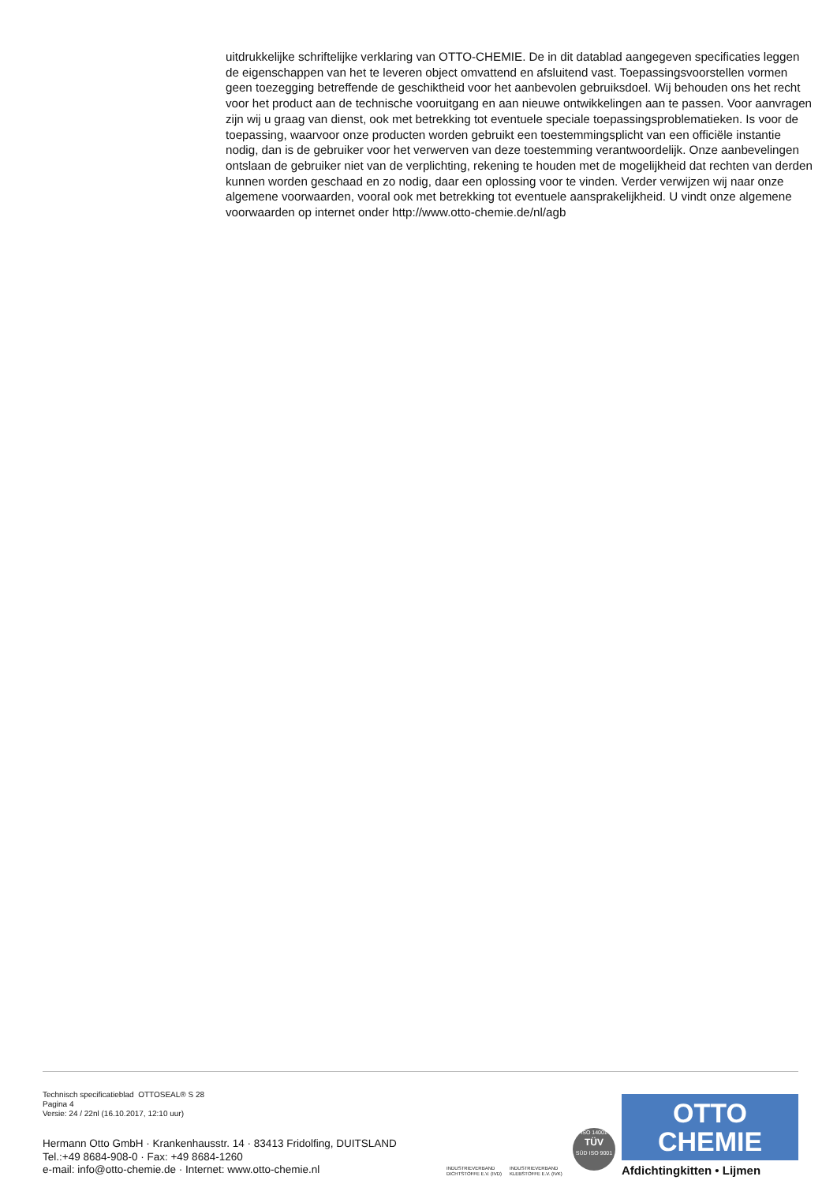uitdrukkelijke schriftelijke verklaring van OTTO-CHEMIE. De in dit datablad aangegeven specificaties leggen de eigenschappen van het te leveren object omvattend en afsluitend vast. Toepassingsvoorstellen vormen geen toezegging betreffende de geschiktheid voor het aanbevolen gebruiksdoel. Wij behouden ons het recht voor het product aan de technische vooruitgang en aan nieuwe ontwikkelingen aan te passen. Voor aanvragen zijn wij u graag van dienst, ook met betrekking tot eventuele speciale toepassingsproblematieken. Is voor de toepassing, waarvoor onze producten worden gebruikt een toestemmingsplicht van een officiële instantie nodig, dan is de gebruiker voor het verwerven van deze toestemming verantwoordelijk. Onze aanbevelingen ontslaan de gebruiker niet van de verplichting, rekening te houden met de mogelijkheid dat rechten van derden kunnen worden geschaad en zo nodig, daar een oplossing voor te vinden. Verder verwijzen wij naar onze algemene voorwaarden, vooral ook met betrekking tot eventuele aansprakelijkheid. U vindt onze algemene voorwaarden op internet onder http://www.otto-chemie.de/nl/agb
Technisch specificatieblad OTTOSEAL® S 28
Pagina 4
Versie: 24 / 22nl (16.10.2017, 12:10 uur)
Hermann Otto GmbH · Krankenhausstr. 14 · 83413 Fridolfing, DUITSLAND
Tel.:+49 8684-908-0 · Fax: +49 8684-1260
e-mail: info@otto-chemie.de · Internet: www.otto-chemie.nl
INDUSTRIEVERBAND DICHTSTOFFE E.V. (IVD)
INDUSTRIEVERBAND KLEBSTOFFE E.V. (IVK)
ISO 14001
TÜV
SÜD ISO 9001
OTTO
CHEMIE
Afdichtingkitten • Lijmen